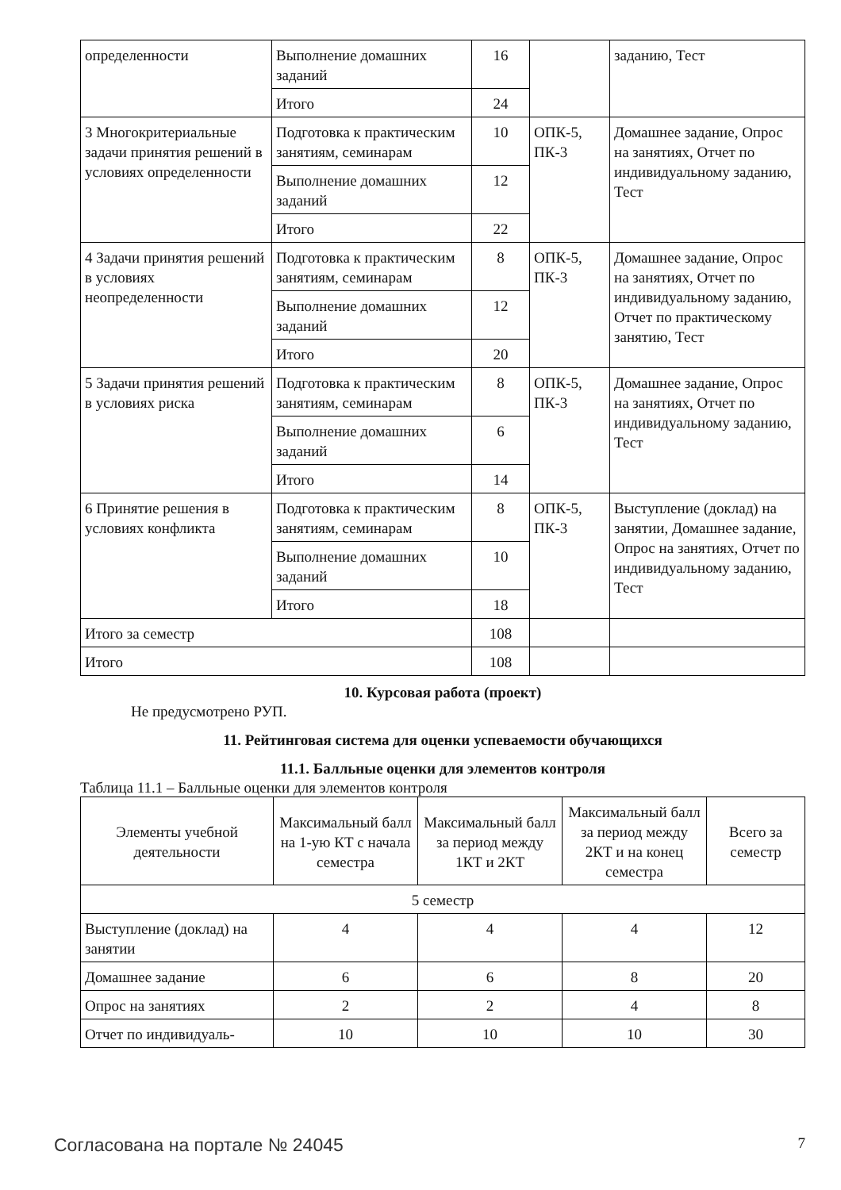| определенности | Выполнение домашних заданий | 16 | | заданию, Тест |
| | Итого | 24 | | |
| 3 Многокритериальные задачи принятия решений в условиях определенности | Подготовка к практическим занятиям, семинарам | 10 | ОПК-5, ПК-3 | Домашнее задание, Опрос на занятиях, Отчет по индивидуальному заданию, Тест |
| | Выполнение домашних заданий | 12 | | |
| | Итого | 22 | | |
| 4 Задачи принятия решений в условиях неопределенности | Подготовка к практическим занятиям, семинарам | 8 | ОПК-5, ПК-3 | Домашнее задание, Опрос на занятиях, Отчет по индивидуальному заданию, Отчет по практическому занятию, Тест |
| | Выполнение домашних заданий | 12 | | |
| | Итого | 20 | | |
| 5 Задачи принятия решений в условиях риска | Подготовка к практическим занятиям, семинарам | 8 | ОПК-5, ПК-3 | Домашнее задание, Опрос на занятиях, Отчет по индивидуальному заданию, Тест |
| | Выполнение домашних заданий | 6 | | |
| | Итого | 14 | | |
| 6 Принятие решения в условиях конфликта | Подготовка к практическим занятиям, семинарам | 8 | ОПК-5, ПК-3 | Выступление (доклад) на занятии, Домашнее задание, Опрос на занятиях, Отчет по индивидуальному заданию, Тест |
| | Выполнение домашних заданий | 10 | | |
| | Итого | 18 | | |
| Итого за семестр | | 108 | | |
| Итого | | 108 | | |
10. Курсовая работа (проект)
Не предусмотрено РУП.
11. Рейтинговая система для оценки успеваемости обучающихся
11.1. Балльные оценки для элементов контроля
Таблица 11.1 – Балльные оценки для элементов контроля
| Элементы учебной деятельности | Максимальный балл на 1-ую КТ с начала семестра | Максимальный балл за период между 1КТ и 2КТ | Максимальный балл за период между 2КТ и на конец семестра | Всего за семестр |
| --- | --- | --- | --- | --- |
| 5 семестр | | | | |
| Выступление (доклад) на занятии | 4 | 4 | 4 | 12 |
| Домашнее задание | 6 | 6 | 8 | 20 |
| Опрос на занятиях | 2 | 2 | 4 | 8 |
| Отчет по индивидуаль- | 10 | 10 | 10 | 30 |
Согласована на портале № 24045 7